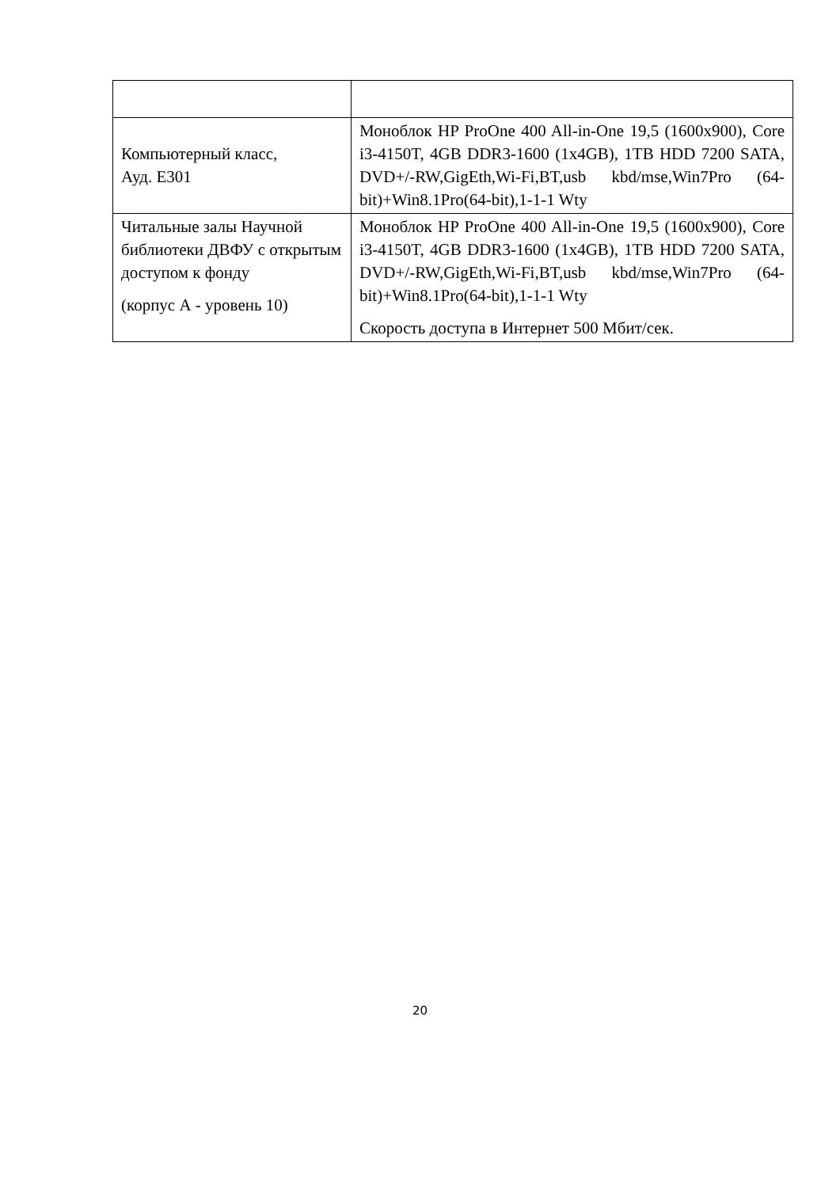| Компьютерный класс, Ауд. Е301 | Моноблок HP ProOne 400 All-in-One 19,5 (1600x900), Core i3-4150T, 4GB DDR3-1600 (1x4GB), 1TB HDD 7200 SATA, DVD+/-RW,GigEth,Wi-Fi,BT,usb kbd/mse,Win7Pro (64-bit)+Win8.1Pro(64-bit),1-1-1 Wty |
| Читальные залы Научной библиотеки ДВФУ с открытым доступом к фонду (корпус А - уровень 10) | Моноблок HP ProOne 400 All-in-One 19,5 (1600x900), Core i3-4150T, 4GB DDR3-1600 (1x4GB), 1TB HDD 7200 SATA, DVD+/-RW,GigEth,Wi-Fi,BT,usb kbd/mse,Win7Pro (64-bit)+Win8.1Pro(64-bit),1-1-1 Wty Скорость доступа в Интернет 500 Мбит/сек. |
20